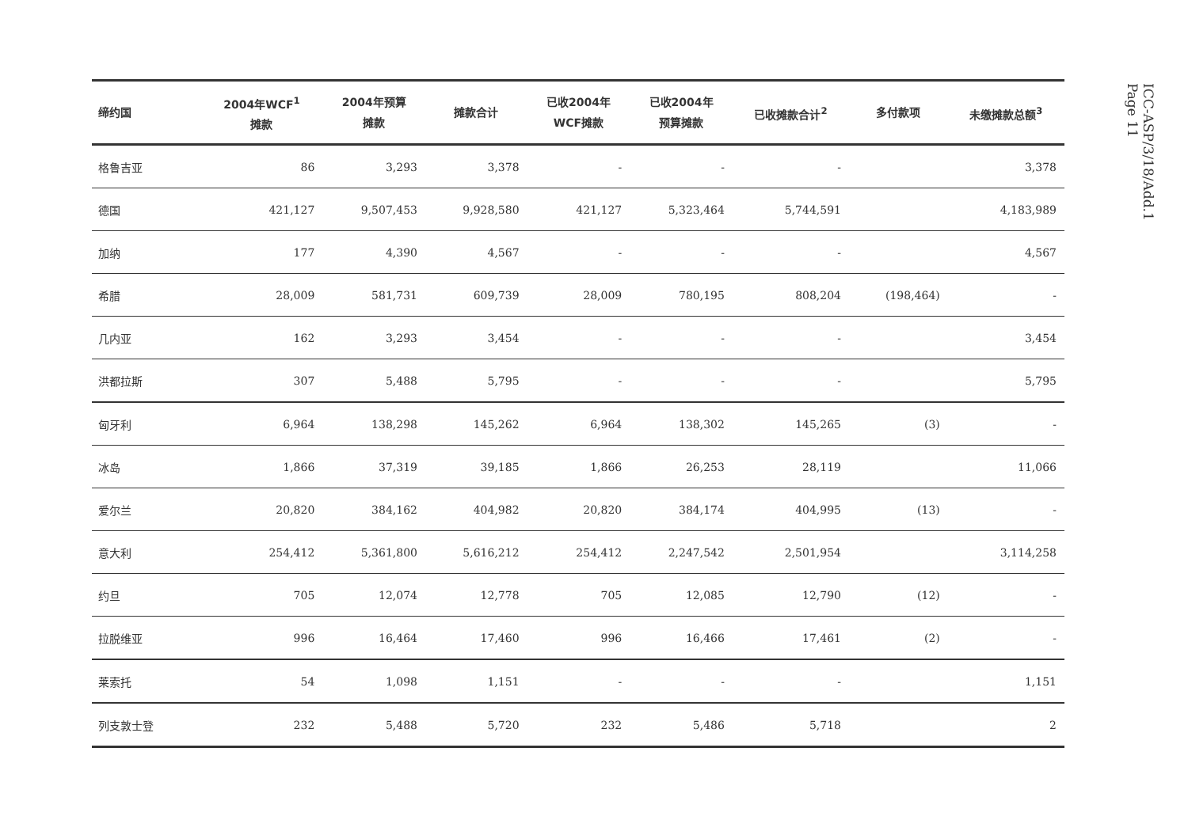| 缔约国 | 2004年WCF<sup>1</sup> 摊款 | 2004年预算 摊款 | 摊款合计 | 已收2004年 WCF摊款 | 已收2004年 预算摊款 | 已收摊款合计<sup>2</sup> | 多付款项 | 未缴摊款总额<sup>3</sup> |
| --- | --- | --- | --- | --- | --- | --- | --- | --- |
| 格鲁吉亚 | 86 | 3,293 | 3,378 | - | - | - | | 3,378 |
| 德国 | 421,127 | 9,507,453 | 9,928,580 | 421,127 | 5,323,464 | 5,744,591 | | 4,183,989 |
| 加纳 | 177 | 4,390 | 4,567 | - | - | - | | 4,567 |
| 希腊 | 28,009 | 581,731 | 609,739 | 28,009 | 780,195 | 808,204 | (198,464) | - |
| 几内亚 | 162 | 3,293 | 3,454 | - | - | - | | 3,454 |
| 洪都拉斯 | 307 | 5,488 | 5,795 | - | - | - | | 5,795 |
| 匈牙利 | 6,964 | 138,298 | 145,262 | 6,964 | 138,302 | 145,265 | (3) | - |
| 冰岛 | 1,866 | 37,319 | 39,185 | 1,866 | 26,253 | 28,119 | | 11,066 |
| 爱尔兰 | 20,820 | 384,162 | 404,982 | 20,820 | 384,174 | 404,995 | (13) | - |
| 意大利 | 254,412 | 5,361,800 | 5,616,212 | 254,412 | 2,247,542 | 2,501,954 | | 3,114,258 |
| 约旦 | 705 | 12,074 | 12,778 | 705 | 12,085 | 12,790 | (12) | - |
| 拉脱维亚 | 996 | 16,464 | 17,460 | 996 | 16,466 | 17,461 | (2) | - |
| 莱索托 | 54 | 1,098 | 1,151 | - | - | - | | 1,151 |
| 列支敦士登 | 232 | 5,488 | 5,720 | 232 | 5,486 | 5,718 | | 2 |
ICC-ASP/3/18/Add.1
Page 11